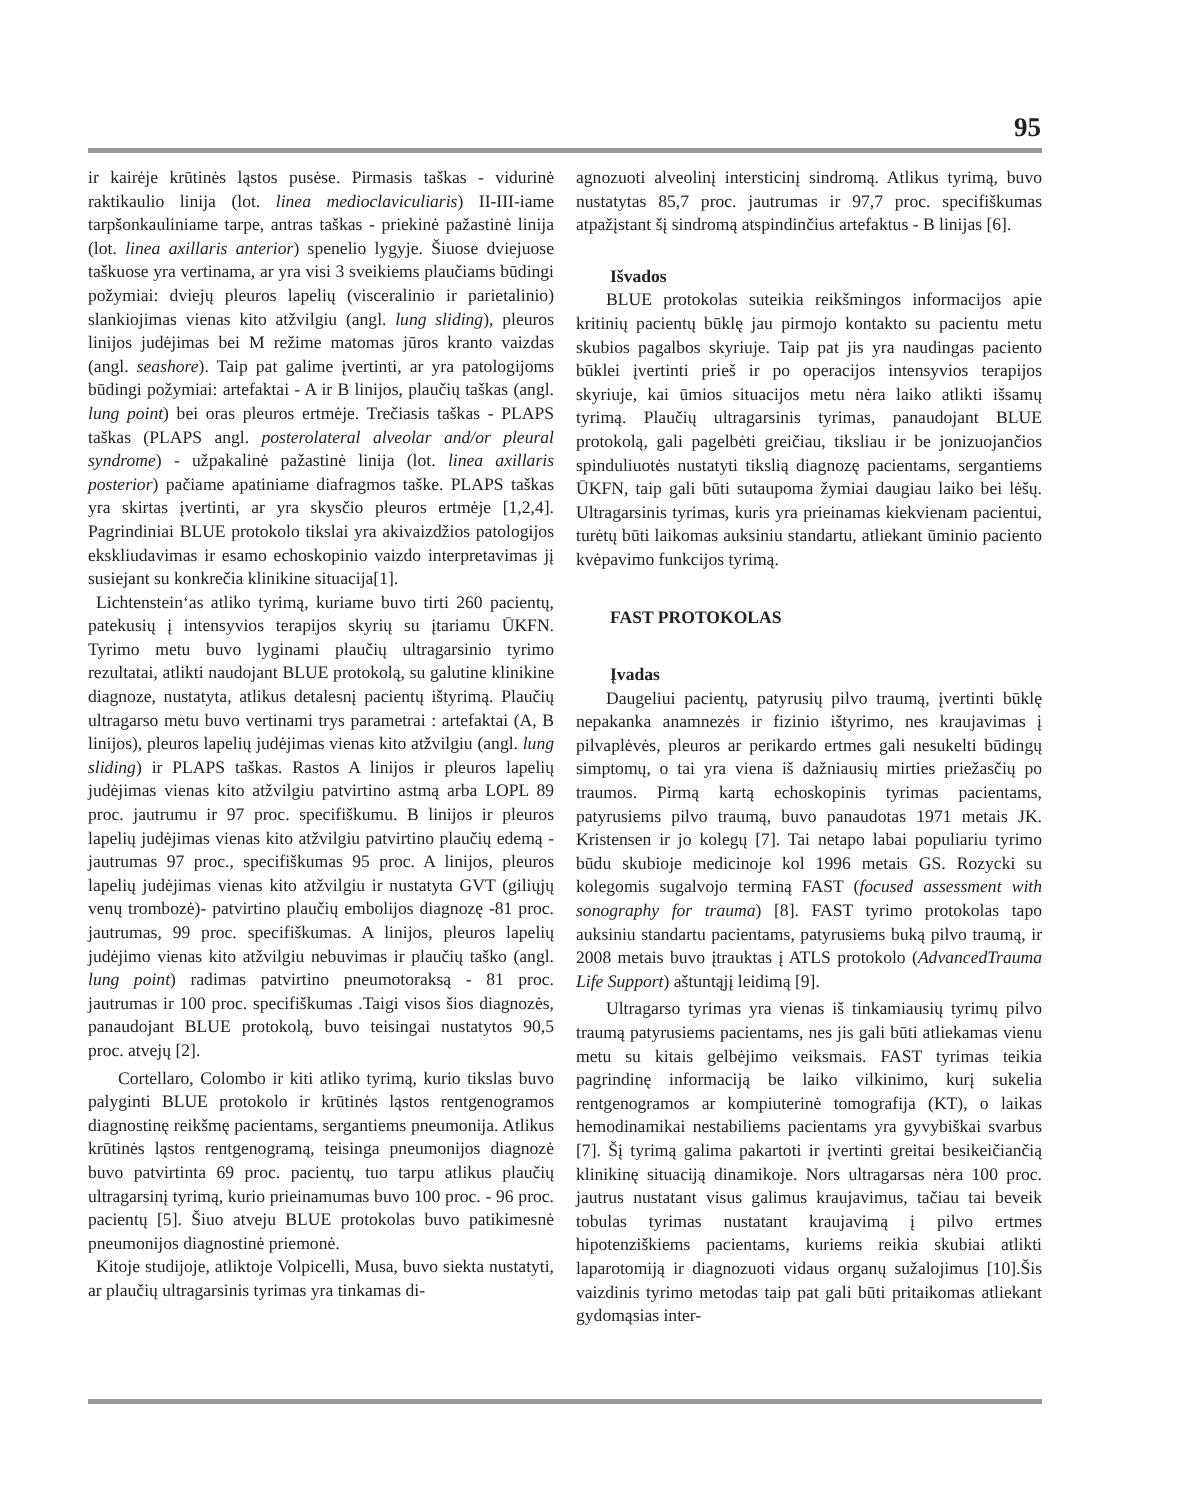95
ir kairėje krūtinės ląstos pusėse. Pirmasis taškas - vidurinė raktikaulio linija (lot. linea medioclaviculiaris) II-III-iame tarpšonkauliniame tarpe, antras taškas - priekinė pažastinė linija (lot. linea axillaris anterior) spenelio lygyje. Šiuose dviejuose taškuose yra vertinama, ar yra visi 3 sveikiems plaučiams būdingi požymiai: dviejų pleuros lapelių (visceralinio ir parietalinio) slankiojimas vienas kito atžvilgiu (angl. lung sliding), pleuros linijos judėjimas bei M režime matomas jūros kranto vaizdas (angl. seashore). Taip pat galime įvertinti, ar yra patologijoms būdingi požymiai: artefaktai - A ir B linijos, plaučių taškas (angl. lung point) bei oras pleuros ertmėje. Trečiasis taškas - PLAPS taškas (PLAPS angl. posterolateral alveolar and/or pleural syndrome) - užpakalinė pažastinė linija (lot. linea axillaris posterior) pačiame apatiniame diafragmos taške. PLAPS taškas yra skirtas įvertinti, ar yra skysčio pleuros ertmėje [1,2,4]. Pagrindiniai BLUE protokolo tikslai yra akivaizdžios patologijos ekskliudavimas ir esamo echoskopinio vaizdo interpretavimas jį susiejant su konkrečia klinikine situacija[1].
Lichtenstein‘as atliko tyrimą, kuriame buvo tirti 260 pacientų, patekusių į intensyvios terapijos skyrių su įtariamu ŪKFN. Tyrimo metu buvo lyginami plaučių ultragarsinio tyrimo rezultatai, atlikti naudojant BLUE protokolą, su galutine klinikine diagnoze, nustatyta, atlikus detalesnį pacientų ištyrimą. Plaučių ultragarso metu buvo vertinami trys parametrai : artefaktai (A, B linijos), pleuros lapelių judėjimas vienas kito atžvilgiu (angl. lung sliding) ir PLAPS taškas. Rastos A linijos ir pleuros lapelių judėjimas vienas kito atžvilgiu patvirtino astmą arba LOPL 89 proc. jautrumu ir 97 proc. specifiškumu. B linijos ir pleuros lapelių judėjimas vienas kito atžvilgiu patvirtino plaučių edemą - jautrumas 97 proc., specifiškumas 95 proc. A linijos, pleuros lapelių judėjimas vienas kito atžvilgiu ir nustatyta GVT (giliųjų venų trombozė)- patvirtino plaučių embolijos diagnozę -81 proc. jautrumas, 99 proc. specifiškumas. A linijos, pleuros lapelių judėjimo vienas kito atžvilgiu nebuvimas ir plaučių taško (angl. lung point) radimas patvirtino pneumotoraksą - 81 proc. jautrumas ir 100 proc. specifiškumas .Taigi visos šios diagnozės, panaudojant BLUE protokolą, buvo teisingai nustatytos 90,5 proc. atvejų [2].
Cortellaro, Colombo ir kiti atliko tyrimą, kurio tikslas buvo palyginti BLUE protokolo ir krūtinės ląstos rentgenogramos diagnostinę reikšmę pacientams, sergantiems pneumonija. Atlikus krūtinės ląstos rentgenogramą, teisinga pneumonijos diagnozė buvo patvirtinta 69 proc. pacientų, tuo tarpu atlikus plaučių ultragarsinį tyrimą, kurio prieinamumas buvo 100 proc. - 96 proc. pacientų [5]. Šiuo atveju BLUE protokolas buvo patikimesnė pneumonijos diagnostinė priemonė.
Kitoje studijoje, atliktoje Volpicelli, Musa, buvo siekta nustatyti, ar plaučių ultragarsinis tyrimas yra tinkamas di-
agnozuoti alveolinį intersticinį sindromą. Atlikus tyrimą, buvo nustatytas 85,7 proc. jautrumas ir 97,7 proc. specifiškumas atpažįstant šį sindromą atspindinčius artefaktus - B linijas [6].
Išvados
BLUE protokolas suteikia reikšmingos informacijos apie kritinių pacientų būklę jau pirmojo kontakto su pacientu metu skubios pagalbos skyriuje. Taip pat jis yra naudingas paciento būklei įvertinti prieš ir po operacijos intensyvios terapijos skyriuje, kai ūmios situacijos metu nėra laiko atlikti išsamų tyrimą. Plaučių ultragarsinis tyrimas, panaudojant BLUE protokolą, gali pagelbėti greičiau, tiksliau ir be jonizuojančios spinduliuotės nustatyti tikslią diagnozę pacientams, sergantiems ŪKFN, taip gali būti sutaupoma žymiai daugiau laiko bei lėšų. Ultragarsinis tyrimas, kuris yra prieinamas kiekvienam pacientui, turėtų būti laikomas auksiniu standartu, atliekant ūminio paciento kvėpavimo funkcijos tyrimą.
FAST PROTOKOLAS
Įvadas
Daugeliui pacientų, patyrusių pilvo traumą, įvertinti būklę nepakanka anamnezės ir fizinio ištyrimo, nes kraujavimas į pilvaplėvės, pleuros ar perikardo ertmes gali nesukelti būdingų simptomų, o tai yra viena iš dažniausių mirties priežasčių po traumos. Pirmą kartą echoskopinis tyrimas pacientams, patyrusiems pilvo traumą, buvo panaudotas 1971 metais JK. Kristensen ir jo kolegų [7]. Tai netapo labai populiariu tyrimo būdu skubioje medicinoje kol 1996 metais GS. Rozycki su kolegomis sugalvojo terminą FAST (focused assessment with sonography for trauma) [8]. FAST tyrimo protokolas tapo auksiniu standartu pacientams, patyrusiems buką pilvo traumą, ir 2008 metais buvo įtrauktas į ATLS protokolo (AdvancedTrauma Life Support) aštuntąjį leidimą [9].
Ultragarso tyrimas yra vienas iš tinkamiausių tyrimų pilvo traumą patyrusiems pacientams, nes jis gali būti atliekamas vienu metu su kitais gelbėjimo veiksmais. FAST tyrimas teikia pagrindinę informaciją be laiko vilkinimo, kurį sukelia rentgenogramos ar kompiuterinė tomografija (KT), o laikas hemodinamikai nestabiliems pacientams yra gyvybiškai svarbus [7]. Šį tyrimą galima pakartoti ir įvertinti greitai besikeičiančią klinikinę situaciją dinamikoje. Nors ultragarsas nėra 100 proc. jautrus nustatant visus galimus kraujavimus, tačiau tai beveik tobulas tyrimas nustatant kraujavimą į pilvo ertmes hipotenziškiems pacientams, kuriems reikia skubiai atlikti laparotomiją ir diagnozuoti vidaus organų sužalojimus [10].Šis vaizdinis tyrimo metodas taip pat gali būti pritaikomas atliekant gydomąsias inter-